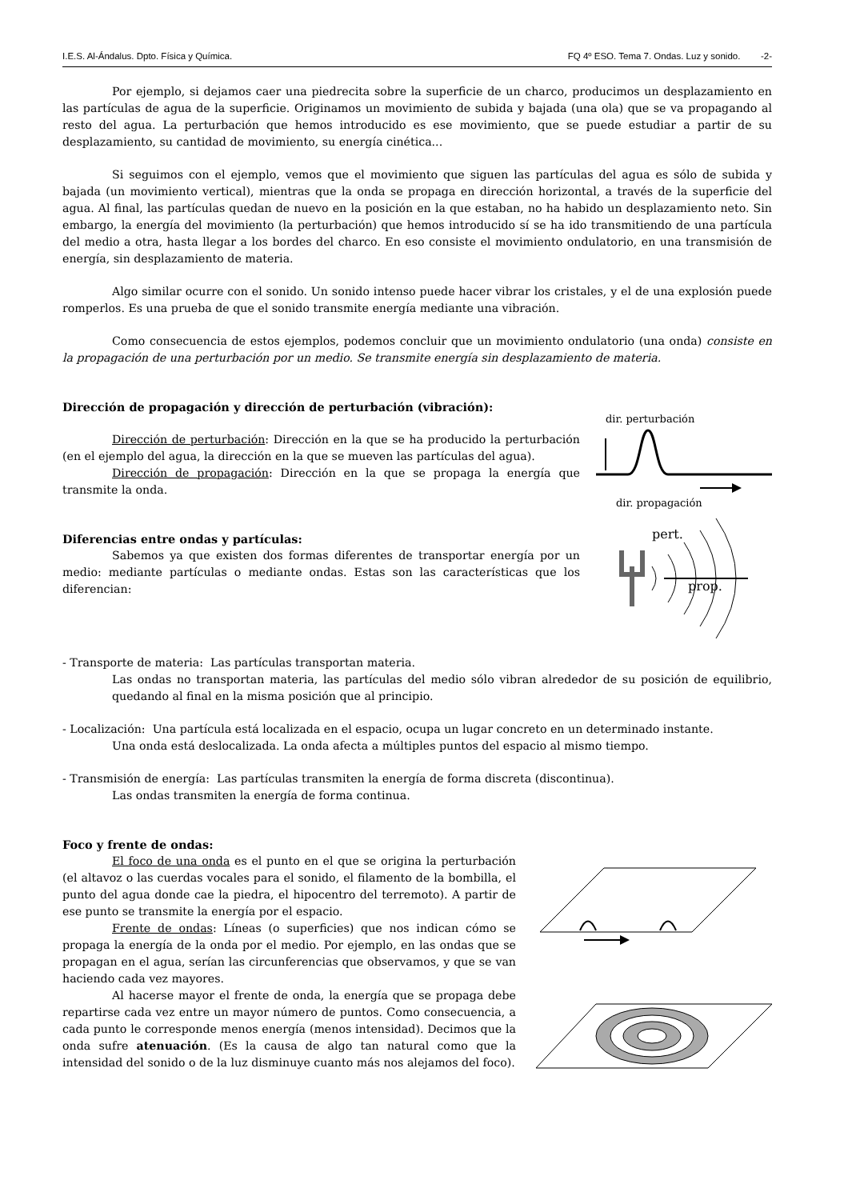I.E.S. Al-Ándalus. Dpto. Física y Química. FQ 4º ESO. Tema 7. Ondas. Luz y sonido. -2-
Por ejemplo, si dejamos caer una piedrecita sobre la superficie de un charco, producimos un desplazamiento en las partículas de agua de la superficie. Originamos un movimiento de subida y bajada (una ola) que se va propagando al resto del agua. La perturbación que hemos introducido es ese movimiento, que se puede estudiar a partir de su desplazamiento, su cantidad de movimiento, su energía cinética...
Si seguimos con el ejemplo, vemos que el movimiento que siguen las partículas del agua es sólo de subida y bajada (un movimiento vertical), mientras que la onda se propaga en dirección horizontal, a través de la superficie del agua. Al final, las partículas quedan de nuevo en la posición en la que estaban, no ha habido un desplazamiento neto. Sin embargo, la energía del movimiento (la perturbación) que hemos introducido sí se ha ido transmitiendo de una partícula del medio a otra, hasta llegar a los bordes del charco. En eso consiste el movimiento ondulatorio, en una transmisión de energía, sin desplazamiento de materia.
Algo similar ocurre con el sonido. Un sonido intenso puede hacer vibrar los cristales, y el de una explosión puede romperlos. Es una prueba de que el sonido transmite energía mediante una vibración.
Como consecuencia de estos ejemplos, podemos concluir que un movimiento ondulatorio (una onda) consiste en la propagación de una perturbación por un medio. Se transmite energía sin desplazamiento de materia.
Dirección de propagación y dirección de perturbación (vibración):
Dirección de perturbación: Dirección en la que se ha producido la perturbación (en el ejemplo del agua, la dirección en la que se mueven las partículas del agua).
Dirección de propagación: Dirección en la que se propaga la energía que transmite la onda.
Diferencias entre ondas y partículas:
Sabemos ya que existen dos formas diferentes de transportar energía por un medio: mediante partículas o mediante ondas. Estas son las características que los diferencian:
dir. perturbación
dir. propagación
pert.
prop.
- Transporte de materia: Las partículas transportan materia.
Las ondas no transportan materia, las partículas del medio sólo vibran alrededor de su posición de equilibrio, quedando al final en la misma posición que al principio.
- Localización: Una partícula está localizada en el espacio, ocupa un lugar concreto en un determinado instante.
Una onda está deslocalizada. La onda afecta a múltiples puntos del espacio al mismo tiempo.
- Transmisión de energía: Las partículas transmiten la energía de forma discreta (discontinua).
Las ondas transmiten la energía de forma continua.
Foco y frente de ondas:
El foco de una onda es el punto en el que se origina la perturbación (el altavoz o las cuerdas vocales para el sonido, el filamento de la bombilla, el punto del agua donde cae la piedra, el hipocentro del terremoto). A partir de ese punto se transmite la energía por el espacio.
Frente de ondas: Líneas (o superficies) que nos indican cómo se propaga la energía de la onda por el medio. Por ejemplo, en las ondas que se propagan en el agua, serían las circunferencias que observamos, y que se van haciendo cada vez mayores.
Al hacerse mayor el frente de onda, la energía que se propaga debe repartirse cada vez entre un mayor número de puntos. Como consecuencia, a cada punto le corresponde menos energía (menos intensidad). Decimos que la onda sufre atenuación. (Es la causa de algo tan natural como que la intensidad del sonido o de la luz disminuye cuanto más nos alejamos del foco).